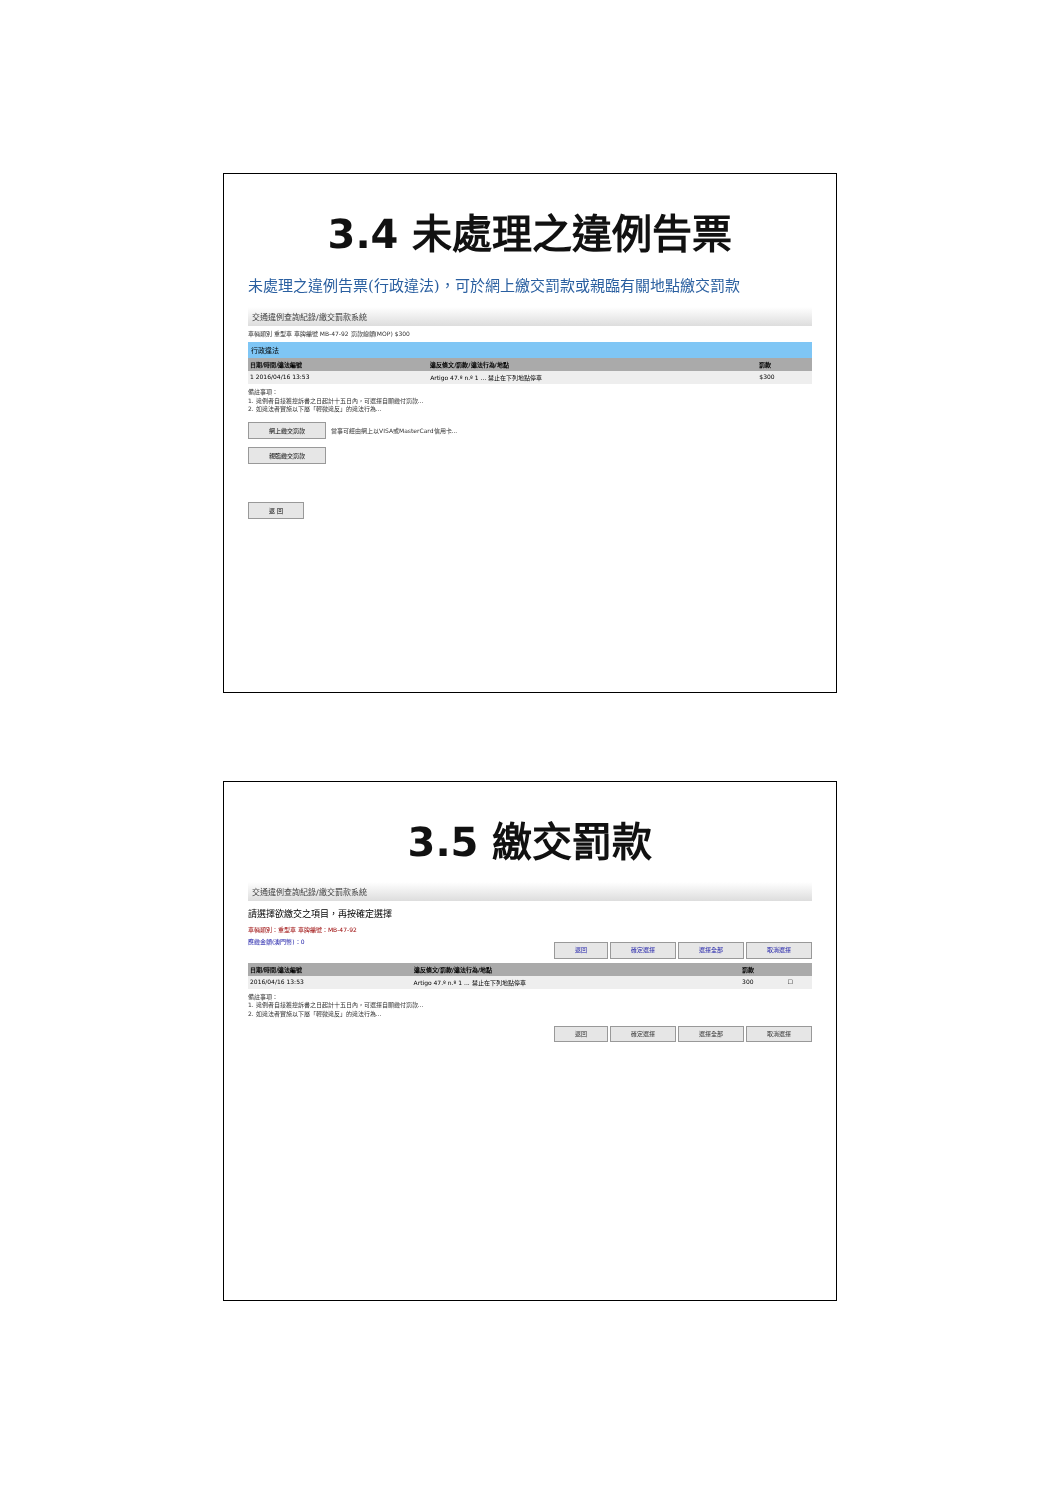3.4 未處理之違例告票
未處理之違例告票(行政違法)，可於網上繳交罰款或親臨有關地點繳交罰款
交通違例查詢紀錄/繳交罰款系統
車輛類別 重型車 車牌編號 MB-47-92 罰款總額(MOP) $300
行政違法
| 日期/時間/違法編號 | 違反條文/罰款/違法行為/地點 | 罰款 |
| --- | --- | --- |
| 1 2016/04/16 13:53 | Artigo 47.º n.º 1 ... 禁止在下列地點停車 | $300 |
備註事項：
1. 違例者自接獲控訴書之日起計十五日內，可選擇自願繳付罰款...
2. 如違法者實施以下屬「輕微違反」的違法行為...
網上繳交罰款 當事可經由網上以VISA或MasterCard信用卡...
親臨繳交罰款
返 回
3.5 繳交罰款
交通違例查詢紀錄/繳交罰款系統
請選擇欲繳交之項目，再按確定選擇
車輛類別：重型車 車牌編號：MB-47-92
應繳金額(澳門幣)：0 返回 確定選擇 選擇全部 取消選擇
| 日期/時間/違法編號 | 違反條文/罰款/違法行為/地點 | 罰款 | |
| --- | --- | --- | --- |
| 2016/04/16 13:53 | Artigo 47.º n.º 1 ... 禁止在下列地點停車 | 300 | ☐ |
備註事項：
1. 違例者自接獲控訴書之日起計十五日內，可選擇自願繳付罰款...
2. 如違法者實施以下屬「輕微違反」的違法行為...
返回 確定選擇 選擇全部 取消選擇